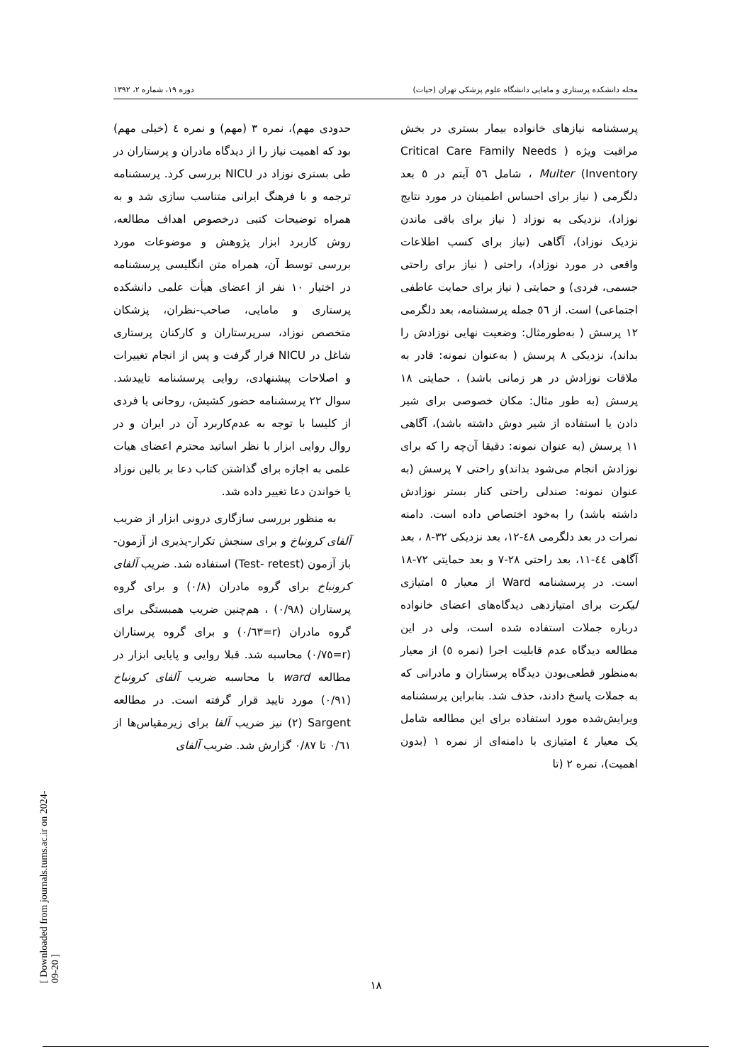مجله دانشکده پرستاری و مامایی دانشگاه علوم پزشکی تهران (حیات) دوره ۱۹، شماره ۲، ۱۳۹۲
پرسشنامه نیازهای خانواده بیمار بستری در بخش مراقبت ویژه ( Critical Care Family Needs Inventory) Multer ، شامل ٥٦ آیتم در ٥ بعد دلگرمی ( نیاز برای احساس اطمینان در مورد نتایج نوزاد)، نزدیکی به نوزاد ( نیاز برای باقی ماندن نزدیک نوزاد)، آگاهی (نیاز برای کسب اطلاعات واقعی در مورد نوزاد)، راحتی ( نیاز برای راحتی جسمی، فردی) و حمایتی ( نیاز برای حمایت عاطفی اجتماعی) است. از ٥٦ جمله پرسشنامه، بعد دلگرمی ١٢ پرسش ( به‌طورمثال: وضعیت نهایی نوزادش را بداند)، نزدیکی ٨ پرسش ( به‌عنوان نمونه: قادر به ملاقات نوزادش در هر زمانی باشد) ، حمایتی ١٨ پرسش (به طور مثال: مکان خصوصی برای شیر دادن یا استفاده از شیر دوش داشته باشد)، آگاهی ١١ پرسش (به عنوان نمونه: دقیقا آن‌چه را که برای نوزادش انجام می‌شود بداند)و راحتی ٧ پرسش (به عنوان نمونه: صندلی راحتی کنار بستر نوزادش داشته باشد) را به‌خود اختصاص داده است. دامنه نمرات در بعد دلگرمی ٤٨-١٢، بعد نزدیکی ٣٢-٨ ، بعد آگاهی ٤٤-١١، بعد راحتی ٢٨-٧ و بعد حمایتی ٧٢-١٨ است. در پرسشنامه Ward از معیار ٥ امتیازی لیکرت برای امتیازدهی دیدگاه‌های اعضای خانواده درباره جملات استفاده شده است، ولی در این مطالعه دیدگاه عدم قابلیت اجرا (نمره ٥) از معیار به‌منظور قطعی‌بودن دیدگاه پرستاران و مادرانی که به جملات پاسخ دادند، حذف شد. بنابراین پرسشنامه ویرایش‌شده مورد استفاده برای این مطالعه شامل یک معیار ٤ امتیازی با دامنه‌ای از نمره ١ (بدون اهمیت)، نمره ٢ (تا
حدودی مهم)، نمره ٣ (مهم) و نمره ٤ (خیلی مهم) بود که اهمیت نیاز را از دیدگاه مادران و پرستاران در طی بستری نوزاد در NICU بررسی کرد. پرسشنامه ترجمه و با فرهنگ ایرانی متناسب سازی شد و به همراه توضیحات کتبی درخصوص اهداف مطالعه، روش کاربرد ابزار پژوهش و موضوعات مورد بررسی توسط آن، همراه متن انگلیسی پرسشنامه در اختیار ١٠ نفر از اعضای هیأت علمی دانشکده پرستاری و مامایی، صاحب-نظران، پزشکان متخصص نوزاد، سرپرستاران و کارکنان پرستاری شاغل در NICU قرار گرفت و پس از انجام تغییرات و اصلاحات پیشنهادی، روایی پرسشنامه تاییدشد. سوال ٢٢ پرسشنامه حضور کشیش، روحانی یا فردی از کلیسا با توجه به عدم‌کاربرد آن در ایران و در روال روایی ابزار با نظر اساتید محترم اعضای هیات علمی به اجازه برای گذاشتن کتاب دعا بر بالین نوزاد یا خواندن دعا تغییر داده شد.
به منظور بررسی سازگاری درونی ابزار از ضریب آلفای کرونباخ و برای سنجش تکرار-پذیری از آزمون- باز آزمون (Test- retest) استفاده شد. ضریب آلفای کرونباخ برای گروه مادران (٠/٨) و برای گروه پرستاران (٠/٩٨) ، هم‌چنین ضریب همبستگی برای گروه مادران (r=٠/٦٣) و برای گروه پرستاران (r=٠/٧٥) محاسبه شد. قبلا روایی و پایایی ابزار در مطالعه ward با محاسبه ضریب آلفای کرونباخ (٠/٩١) مورد تایید قرار گرفته است. در مطالعه Sargent (٢) نیز ضریب آلفا برای زیرمقیاس‌ها از ٠/٦١ تا ٠/٨٧ گزارش شد. ضریب آلفای
١٨
[ Downloaded from journals.tums.ac.ir on 2024-09-20 ]